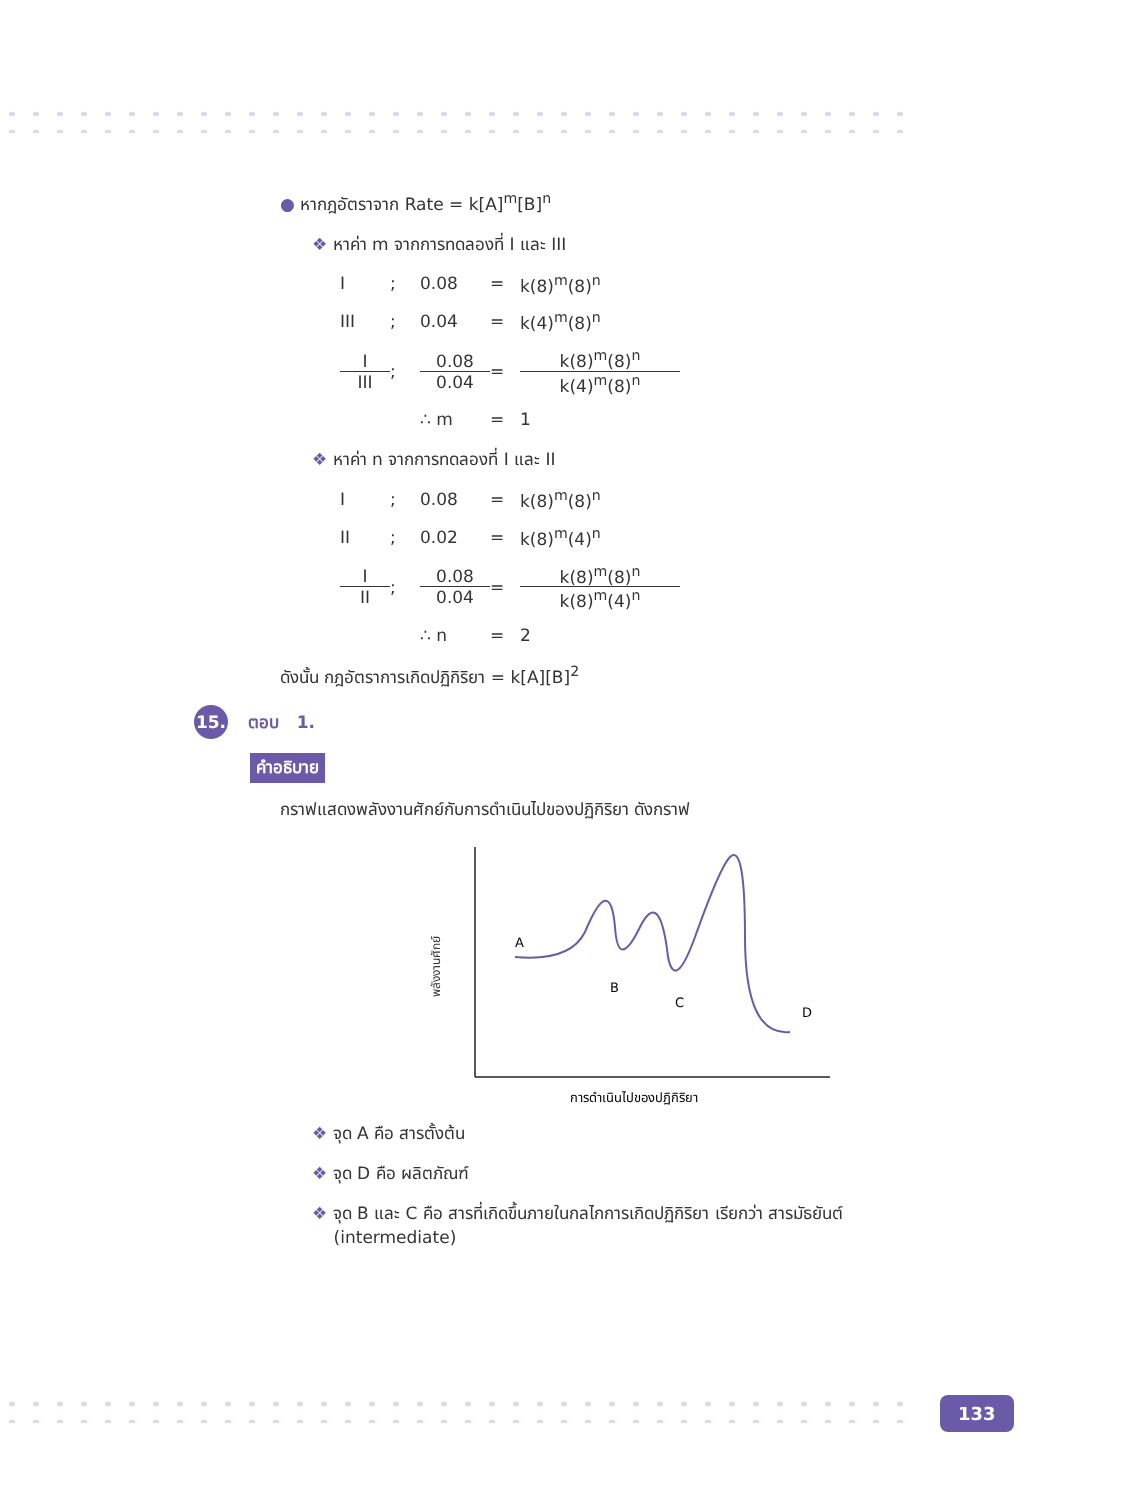● หากฎอัตราจาก Rate = k[A]<sup>m</sup>[B]<sup>n</sup>
❖ หาค่า m จากการทดลองที่ I และ III
I
;
0.08
=
k(8)<sup>m</sup>(8)<sup>n</sup>
III
;
0.04
=
k(4)<sup>m</sup>(8)<sup>n</sup>
I III
;
0.08 0.04
=
k(8)<sup>m</sup>(8)<sup>n</sup> k(4)<sup>m</sup>(8)<sup>n</sup>
∴ m
=
1
❖ หาค่า n จากการทดลองที่ I และ II
I
;
0.08
=
k(8)<sup>m</sup>(8)<sup>n</sup>
II
;
0.02
=
k(8)<sup>m</sup>(4)<sup>n</sup>
I II
;
0.08 0.04
=
k(8)<sup>m</sup>(8)<sup>n</sup> k(8)<sup>m</sup>(4)<sup>n</sup>
∴ n
=
2
ดังนั้น กฎอัตราการเกิดปฏิกิริยา = k[A][B]<sup>2</sup>
15. ตอบ 1.
คำอธิบาย
กราฟแสดงพลังงานศักย์กับการดำเนินไปของปฏิกิริยา ดังกราฟ
พลังงานศักย์
A
B
C
D
การดำเนินไปของปฏิกิริยา
❖ จุด A คือ สารตั้งต้น
❖ จุด D คือ ผลิตภัณฑ์
❖ จุด B และ C คือ สารที่เกิดขึ้นภายในกลไกการเกิดปฏิกิริยา เรียกว่า สารมัธยันต์
(intermediate)
133